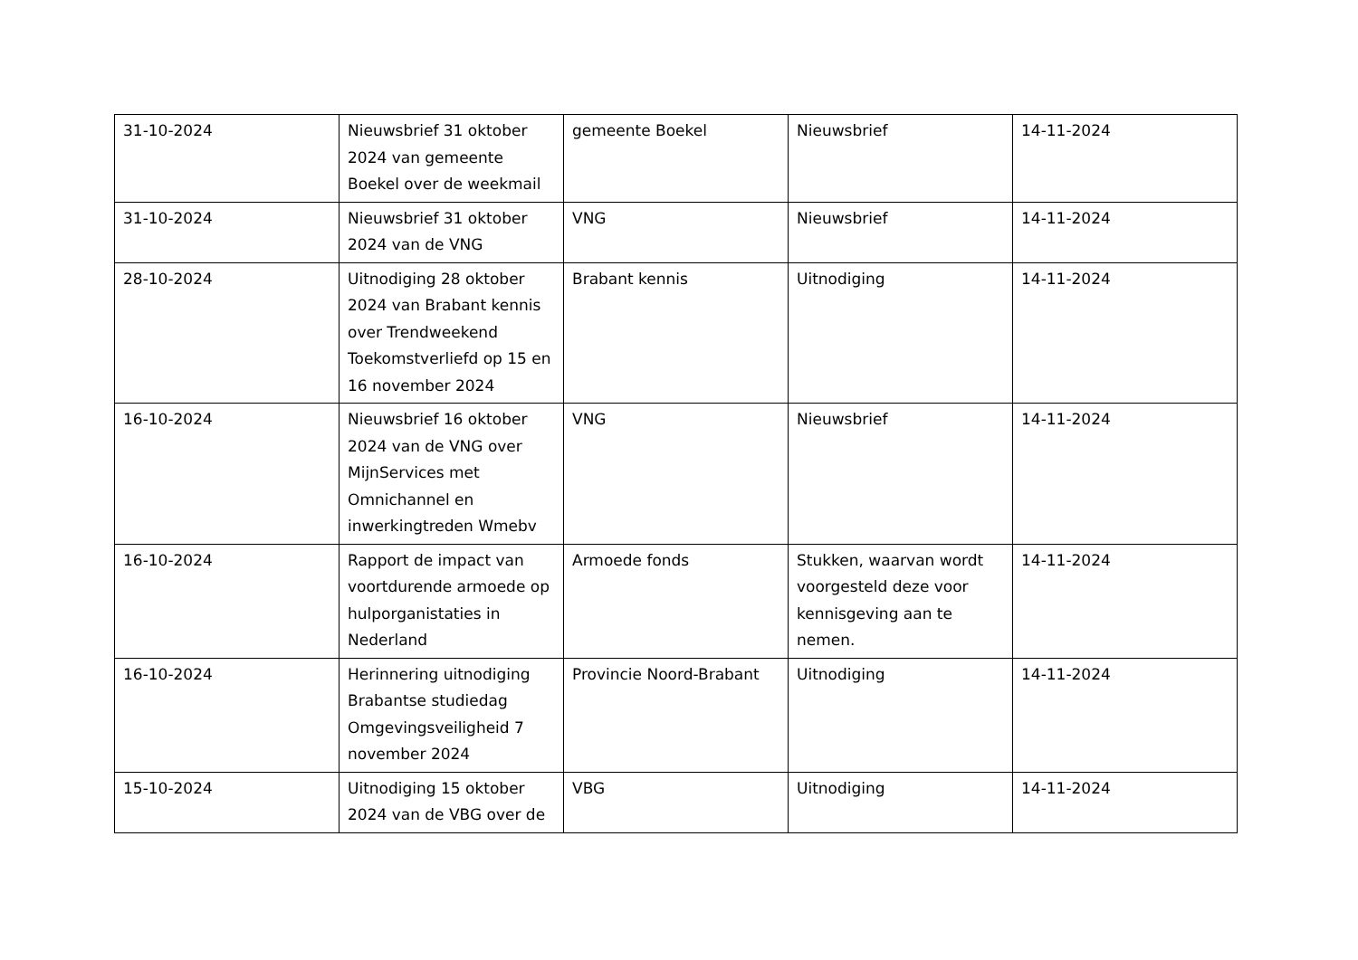| 31-10-2024 | Nieuwsbrief 31 oktober 2024 van gemeente Boekel over de weekmail | gemeente Boekel | Nieuwsbrief | 14-11-2024 |
| 31-10-2024 | Nieuwsbrief 31 oktober 2024 van de VNG | VNG | Nieuwsbrief | 14-11-2024 |
| 28-10-2024 | Uitnodiging 28 oktober 2024 van Brabant kennis over Trendweekend Toekomstverliefd op 15 en 16 november 2024 | Brabant kennis | Uitnodiging | 14-11-2024 |
| 16-10-2024 | Nieuwsbrief 16 oktober 2024 van de VNG over MijnServices met Omnichannel en inwerkingtreden Wmebv | VNG | Nieuwsbrief | 14-11-2024 |
| 16-10-2024 | Rapport de impact van voortdurende armoede op hulporganistaties in Nederland | Armoede fonds | Stukken, waarvan wordt voorgesteld deze voor kennisgeving aan te nemen. | 14-11-2024 |
| 16-10-2024 | Herinnering uitnodiging Brabantse studiedag Omgevingsveiligheid 7 november 2024 | Provincie Noord-Brabant | Uitnodiging | 14-11-2024 |
| 15-10-2024 | Uitnodiging 15 oktober 2024 van de VBG over de | VBG | Uitnodiging | 14-11-2024 |